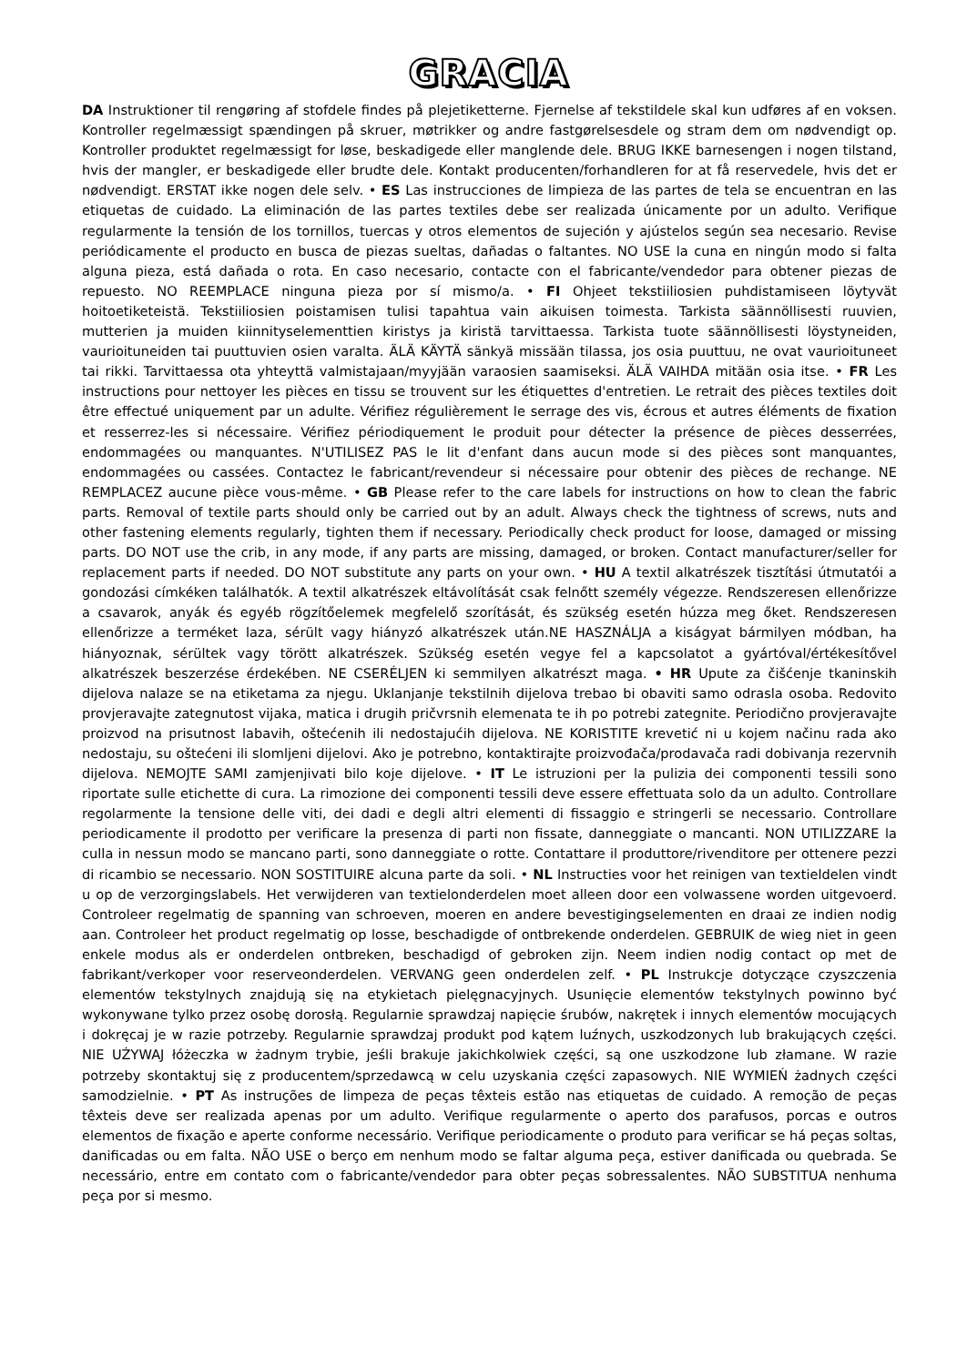GRACIA
DA Instruktioner til rengøring af stofdele findes på plejetiketterne. Fjernelse af tekstildele skal kun udføres af en voksen. Kontroller regelmæssigt spændingen på skruer, møtrikker og andre fastgørelsesdele og stram dem om nødvendigt op. Kontroller produktet regelmæssigt for løse, beskadigede eller manglende dele. BRUG IKKE barnesengen i nogen tilstand, hvis der mangler, er beskadigede eller brudte dele. Kontakt producenten/forhandleren for at få reservedele, hvis det er nødvendigt. ERSTAT ikke nogen dele selv. • ES Las instrucciones de limpieza de las partes de tela se encuentran en las etiquetas de cuidado. La eliminación de las partes textiles debe ser realizada únicamente por un adulto. Verifique regularmente la tensión de los tornillos, tuercas y otros elementos de sujeción y ajústelos según sea necesario. Revise periódicamente el producto en busca de piezas sueltas, dañadas o faltantes. NO USE la cuna en ningún modo si falta alguna pieza, está dañada o rota. En caso necesario, contacte con el fabricante/vendedor para obtener piezas de repuesto. NO REEMPLACE ninguna pieza por sí mismo/a. • FI Ohjeet tekstiiliosien puhdistamiseen löytyvät hoitoetiketeistä. Tekstiiliosien poistamisen tulisi tapahtua vain aikuisen toimesta. Tarkista säännöllisesti ruuvien, mutterien ja muiden kiinnityselementtien kiristys ja kiristä tarvittaessa. Tarkista tuote säännöllisesti löystyneiden, vaurioituneiden tai puuttuvien osien varalta. ÄLÄ KÄYTÄ sänkyä missään tilassa, jos osia puuttuu, ne ovat vaurioituneet tai rikki. Tarvittaessa ota yhteyttä valmistajaan/myyjään varaosien saamiseksi. ÄLÄ VAIHDA mitään osia itse. • FR Les instructions pour nettoyer les pièces en tissu se trouvent sur les étiquettes d'entretien. Le retrait des pièces textiles doit être effectué uniquement par un adulte. Vérifiez régulièrement le serrage des vis, écrous et autres éléments de fixation et resserrez-les si nécessaire. Vérifiez périodiquement le produit pour détecter la présence de pièces desserrées, endommagées ou manquantes. N'UTILISEZ PAS le lit d'enfant dans aucun mode si des pièces sont manquantes, endommagées ou cassées. Contactez le fabricant/revendeur si nécessaire pour obtenir des pièces de rechange. NE REMPLACEZ aucune pièce vous-même. • GB Please refer to the care labels for instructions on how to clean the fabric parts. Removal of textile parts should only be carried out by an adult. Always check the tightness of screws, nuts and other fastening elements regularly, tighten them if necessary. Periodically check product for loose, damaged or missing parts. DO NOT use the crib, in any mode, if any parts are missing, damaged, or broken. Contact manufacturer/seller for replacement parts if needed. DO NOT substitute any parts on your own. • HU A textil alkatrészek tisztítási útmutatói a gondozási címkéken találhatók. A textil alkatrészek eltávolítását csak felnőtt személy végezze. Rendszeresen ellenőrizze a csavarok, anyák és egyéb rögzítőelemek megfelelő szorítását, és szükség esetén húzza meg őket. Rendszeresen ellenőrizze a terméket laza, sérült vagy hiányzó alkatrészek után.NE HASZNÁLJA a kiságyat bármilyen módban, ha hiányoznak, sérültek vagy törött alkatrészek. Szükség esetén vegye fel a kapcsolatot a gyártóval/értékesítővel alkatrészek beszerzése érdekében. NE CSERÉLJEN ki semmilyen alkatrészt maga. • HR Upute za čišćenje tkaninskih dijelova nalaze se na etiketama za njegu. Uklanjanje tekstilnih dijelova trebao bi obaviti samo odrasla osoba. Redovito provjeravajte zategnutost vijaka, matica i drugih pričvrsnih elemenata te ih po potrebi zategnite. Periodično provjeravajte proizvod na prisutnost labavih, oštećenih ili nedostajućih dijelova. NE KORISTITE krevetić ni u kojem načinu rada ako nedostaju, su oštećeni ili slomljeni dijelovi. Ako je potrebno, kontaktirajte proizvođača/prodavača radi dobivanja rezervnih dijelova. NEMOJTE SAMI zamjenjivati bilo koje dijelove. • IT Le istruzioni per la pulizia dei componenti tessili sono riportate sulle etichette di cura. La rimozione dei componenti tessili deve essere effettuata solo da un adulto. Controllare regolarmente la tensione delle viti, dei dadi e degli altri elementi di fissaggio e stringerli se necessario. Controllare periodicamente il prodotto per verificare la presenza di parti non fissate, danneggiate o mancanti. NON UTILIZZARE la culla in nessun modo se mancano parti, sono danneggiate o rotte. Contattare il produttore/rivenditore per ottenere pezzi di ricambio se necessario. NON SOSTITUIRE alcuna parte da soli. • NL Instructies voor het reinigen van textieldelen vindt u op de verzorgingslabels. Het verwijderen van textielonderdelen moet alleen door een volwassene worden uitgevoerd. Controleer regelmatig de spanning van schroeven, moeren en andere bevestigingselementen en draai ze indien nodig aan. Controleer het product regelmatig op losse, beschadigde of ontbrekende onderdelen. GEBRUIK de wieg niet in geen enkele modus als er onderdelen ontbreken, beschadigd of gebroken zijn. Neem indien nodig contact op met de fabrikant/verkoper voor reserveonderdelen. VERVANG geen onderdelen zelf. • PL Instrukcje dotyczące czyszczenia elementów tekstylnych znajdują się na etykietach pielęgnacyjnych. Usunięcie elementów tekstylnych powinno być wykonywane tylko przez osobę dorosłą. Regularnie sprawdzaj napięcie śrubów, nakrętek i innych elementów mocujących i dokręcaj je w razie potrzeby. Regularnie sprawdzaj produkt pod kątem luźnych, uszkodzonych lub brakujących części. NIE UŻYWAJ łóżeczka w żadnym trybie, jeśli brakuje jakichkolwiek części, są one uszkodzone lub złamane. W razie potrzeby skontaktuj się z producentem/sprzedawcą w celu uzyskania części zapasowych. NIE WYMIEŃ żadnych części samodzielnie. • PT As instruções de limpeza de peças têxteis estão nas etiquetas de cuidado. A remoção de peças têxteis deve ser realizada apenas por um adulto. Verifique regularmente o aperto dos parafusos, porcas e outros elementos de fixação e aperte conforme necessário. Verifique periodicamente o produto para verificar se há peças soltas, danificadas ou em falta. NÃO USE o berço em nenhum modo se faltar alguma peça, estiver danificada ou quebrada. Se necessário, entre em contato com o fabricante/vendedor para obter peças sobressalentes. NÃO SUBSTITUA nenhuma peça por si mesmo.